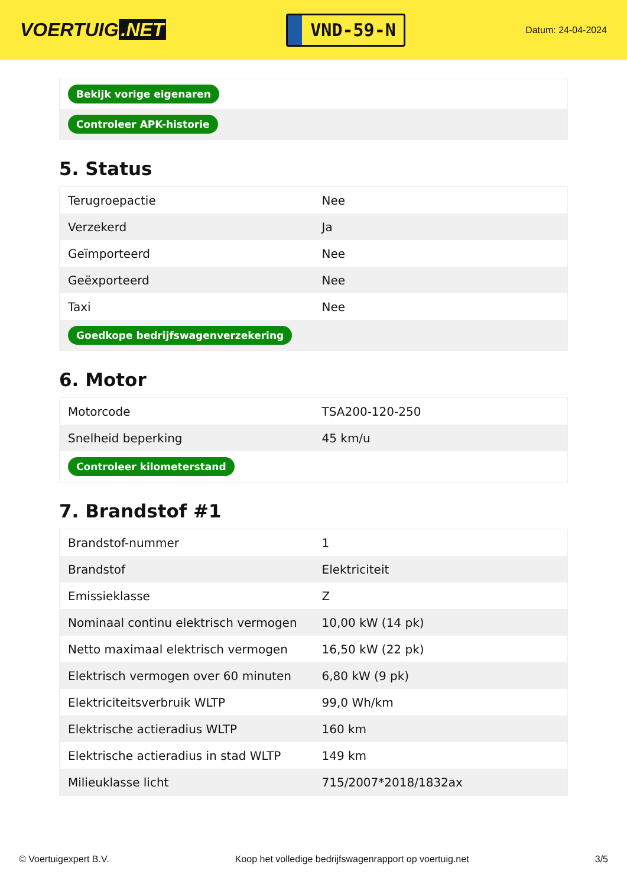VOERTUIG.NET
VND-59-N
Datum: 24-04-2024
| Bekijk vorige eigenaren |
| Controleer APK-historie |
5. Status
| Terugroepactie | Nee |
| Verzekerd | Ja |
| Geïmporteerd | Nee |
| Geëxporteerd | Nee |
| Taxi | Nee |
| Goedkope bedrijfswagenverzekering | |
6. Motor
| Motorcode | TSA200-120-250 |
| Snelheid beperking | 45 km/u |
| Controleer kilometerstand | |
7. Brandstof #1
| Brandstof-nummer | 1 |
| Brandstof | Elektriciteit |
| Emissieklasse | Z |
| Nominaal continu elektrisch vermogen | 10,00 kW (14 pk) |
| Netto maximaal elektrisch vermogen | 16,50 kW (22 pk) |
| Elektrisch vermogen over 60 minuten | 6,80 kW (9 pk) |
| Elektriciteitsverbruik WLTP | 99,0 Wh/km |
| Elektrische actieradius WLTP | 160 km |
| Elektrische actieradius in stad WLTP | 149 km |
| Milieuklasse licht | 715/2007*2018/1832ax |
© Voertuigexpert B.V. Koop het volledige bedrijfswagenrapport op voertuig.net 3/5